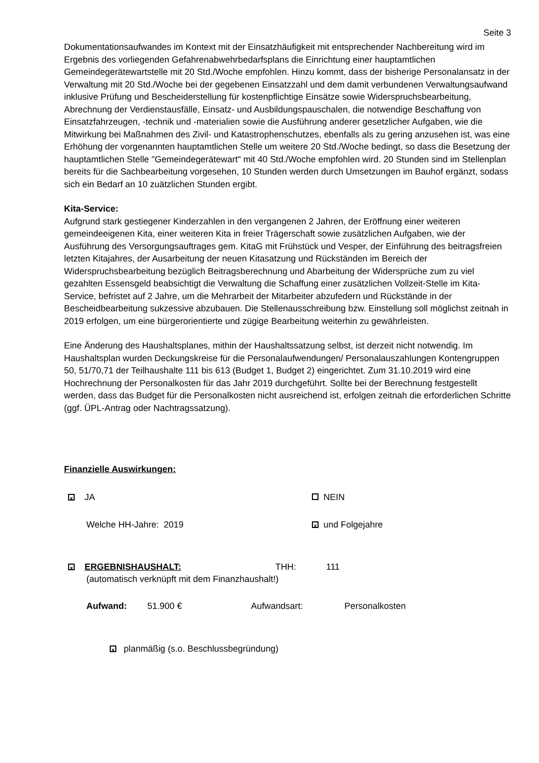Seite 3
Dokumentationsaufwandes im Kontext mit der Einsatzhäufigkeit mit entsprechender Nachbereitung wird im Ergebnis des vorliegenden Gefahrenabwehrbedarfsplans die Einrichtung einer hauptamtlichen Gemeindegerätewartstelle mit 20 Std./Woche empfohlen. Hinzu kommt, dass der bisherige Personalansatz in der Verwaltung mit 20 Std./Woche bei der gegebenen Einsatzzahl und dem damit verbundenen Verwaltungsaufwand inklusive Prüfung und Bescheiderstellung für kostenpflichtige Einsätze sowie Widerspruchsbearbeitung, Abrechnung der Verdienstausfälle, Einsatz- und Ausbildungspauschalen, die notwendige Beschaffung von Einsatzfahrzeugen, -technik und -materialien sowie die Ausführung anderer gesetzlicher Aufgaben, wie die Mitwirkung bei Maßnahmen des Zivil- und Katastrophenschutzes, ebenfalls als zu gering anzusehen ist, was eine Erhöhung der vorgenannten hauptamtlichen Stelle um weitere 20 Std./Woche bedingt, so dass die Besetzung der hauptamtlichen Stelle "Gemeindegerätewart" mit 40 Std./Woche empfohlen wird. 20 Stunden sind im Stellenplan bereits für die Sachbearbeitung vorgesehen, 10 Stunden werden durch Umsetzungen im Bauhof ergänzt, sodass sich ein Bedarf an 10 zuätzlichen Stunden ergibt.
Kita-Service:
Aufgrund stark gestiegener Kinderzahlen in den vergangenen 2 Jahren, der Eröffnung einer weiteren gemeindeeigenen Kita, einer weiteren Kita in freier Trägerschaft sowie zusätzlichen Aufgaben, wie der Ausführung des Versorgungsauftrages gem. KitaG mit Frühstück und Vesper, der Einführung des beitragsfreien letzten Kitajahres, der Ausarbeitung der neuen Kitasatzung und Rückständen im Bereich der Widerspruchsbearbeitung bezüglich Beitragsberechnung und Abarbeitung der Widersprüche zum zu viel gezahlten Essensgeld beabsichtigt die Verwaltung die Schaffung einer zusätzlichen Vollzeit-Stelle im Kita-Service, befristet auf 2 Jahre, um die Mehrarbeit der Mitarbeiter abzufedern und Rückstände in der Bescheidbearbeitung sukzessive abzubauen. Die Stellenausschreibung bzw. Einstellung soll möglichst zeitnah in 2019 erfolgen, um eine bürgerorientierte und zügige Bearbeitung weiterhin zu gewährleisten.
Eine Änderung des Haushaltsplanes, mithin der Haushaltssatzung selbst, ist derzeit nicht notwendig. Im Haushaltsplan wurden Deckungskreise für die Personalaufwendungen/ Personalauszahlungen Kontengruppen 50, 51/70,71 der Teilhaushalte 111 bis 613 (Budget 1, Budget 2) eingerichtet. Zum 31.10.2019 wird eine Hochrechnung der Personalkosten für das Jahr 2019 durchgeführt. Sollte bei der Berechnung festgestellt werden, dass das Budget für die Personalkosten nicht ausreichend ist, erfolgen zeitnah die erforderlichen Schritte (ggf. ÜPL-Antrag oder Nachtragssatzung).
Finanzielle Auswirkungen:
x JA NEIN
Welche HH-Jahre: 2019 x und Folgejahre
x ERGEBNISHAUSHALT: THH: 111
(automatisch verknüpft mit dem Finanzhaushalt!)
Aufwand: 51.900 € Aufwandsart: Personalkosten
x planmäßig (s.o. Beschlussbegründung)